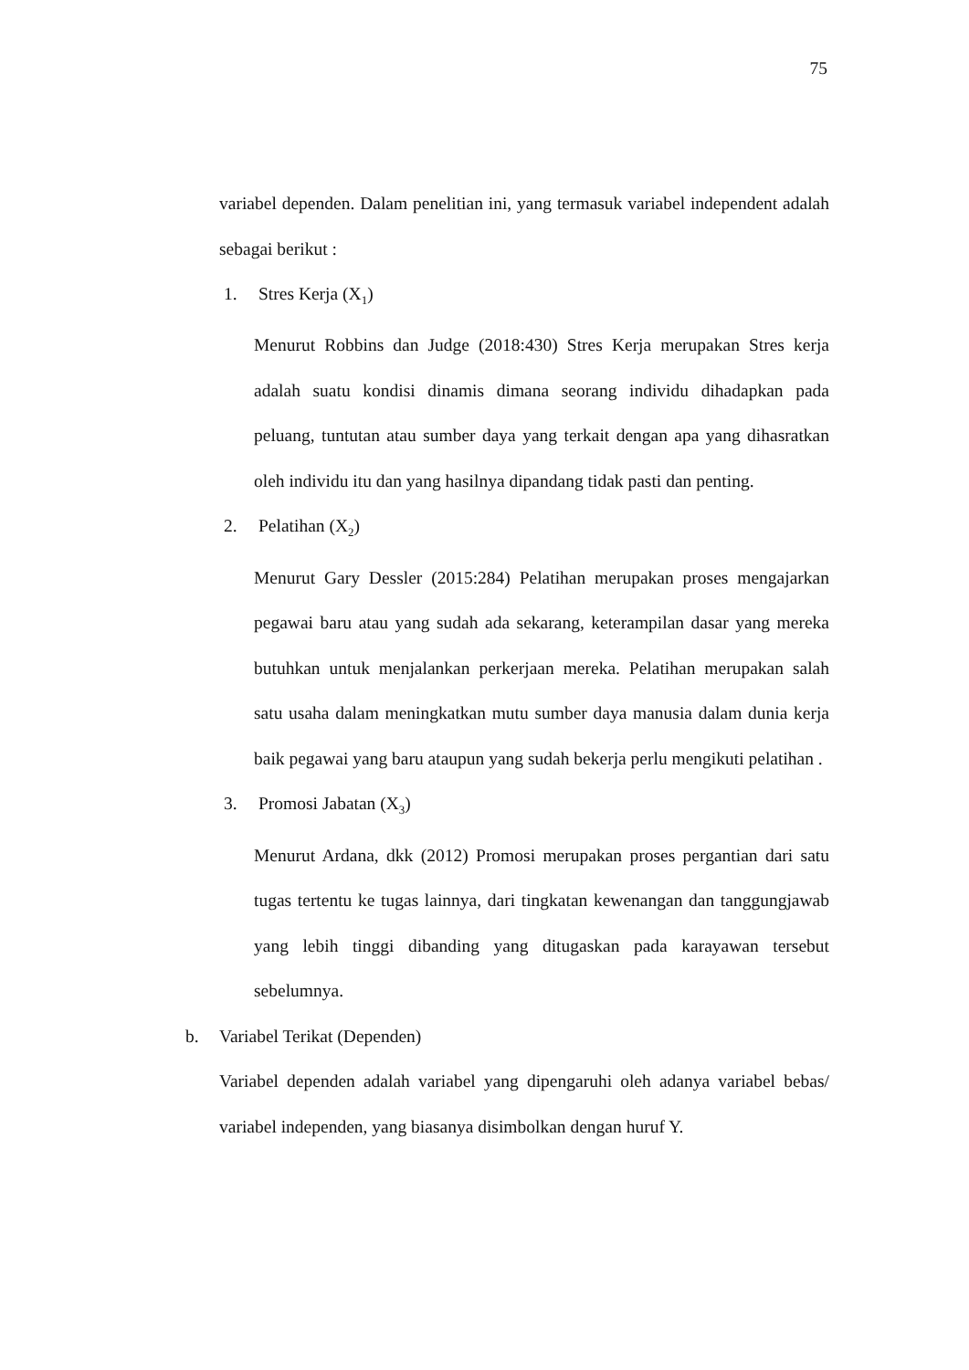75
variabel dependen. Dalam penelitian ini, yang termasuk variabel independent adalah sebagai berikut :
1. Stres Kerja (X<sub>1</sub>)
Menurut Robbins dan Judge (2018:430) Stres Kerja merupakan Stres kerja adalah suatu kondisi dinamis dimana seorang individu dihadapkan pada peluang, tuntutan atau sumber daya yang terkait dengan apa yang dihasratkan oleh individu itu dan yang hasilnya dipandang tidak pasti dan penting.
2. Pelatihan (X<sub>2</sub>)
Menurut Gary Dessler (2015:284) Pelatihan merupakan proses mengajarkan pegawai baru atau yang sudah ada sekarang, keterampilan dasar yang mereka butuhkan untuk menjalankan perkerjaan mereka. Pelatihan merupakan salah satu usaha dalam meningkatkan mutu sumber daya manusia dalam dunia kerja baik pegawai yang baru ataupun yang sudah bekerja perlu mengikuti pelatihan .
3. Promosi Jabatan (X<sub>3</sub>)
Menurut Ardana, dkk (2012) Promosi merupakan proses pergantian dari satu tugas tertentu ke tugas lainnya, dari tingkatan kewenangan dan tanggungjawab yang lebih tinggi dibanding yang ditugaskan pada karayawan tersebut sebelumnya.
b. Variabel Terikat (Dependen)
Variabel dependen adalah variabel yang dipengaruhi oleh adanya variabel bebas/ variabel independen, yang biasanya disimbolkan dengan huruf Y.